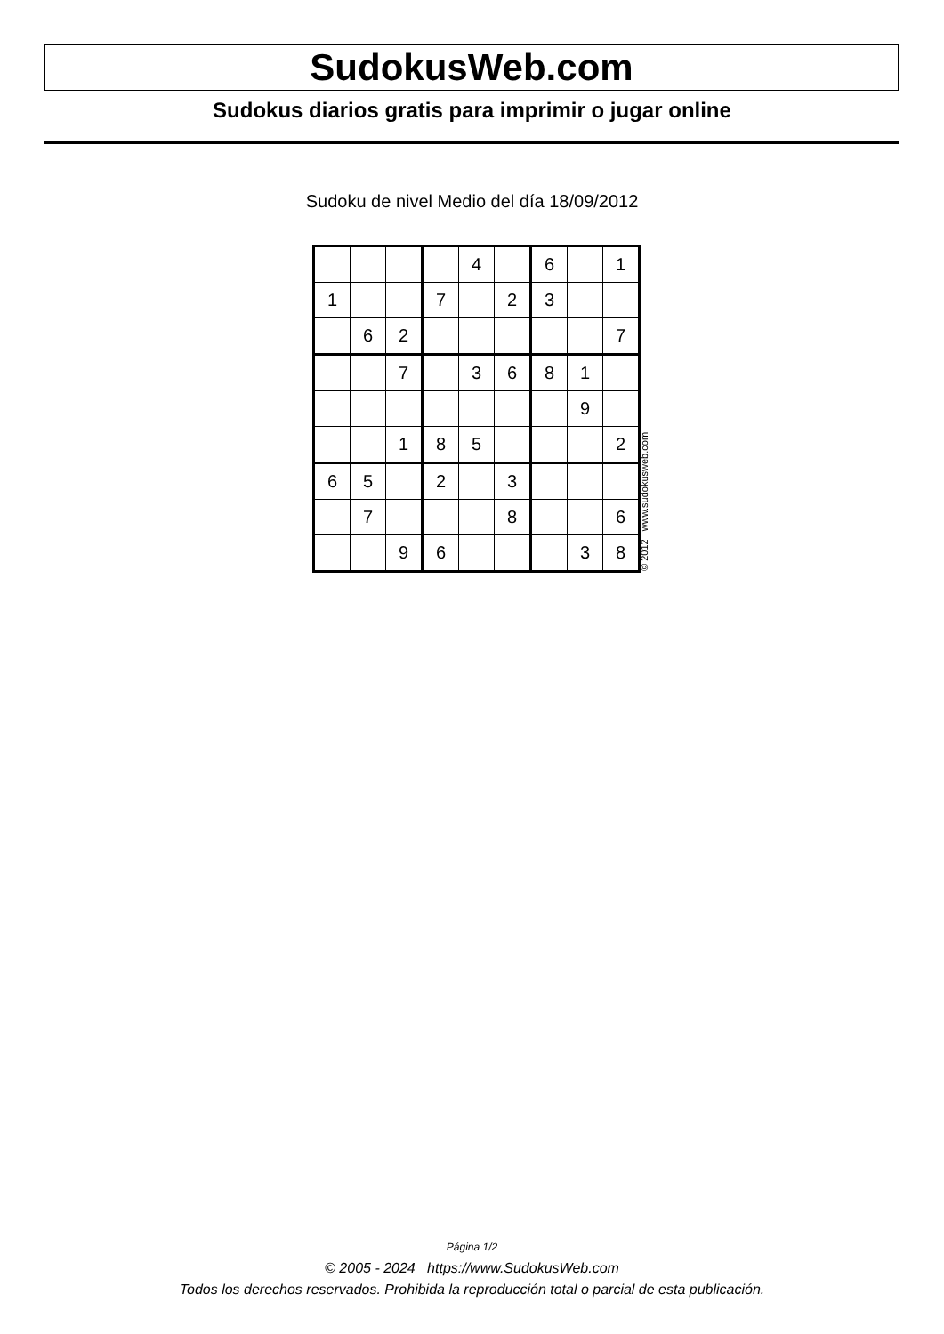SudokusWeb.com
Sudokus diarios gratis para imprimir o jugar online
Sudoku de nivel Medio del día 18/09/2012
| | | | | 4 | | 6 | | 1 |
| 1 | | | 7 | | 2 | 3 | | |
| | 6 | 2 | | | | | | 7 |
| | | 7 | | 3 | 6 | 8 | 1 | |
| | | | | | | | 9 | |
| | | 1 | 8 | 5 | | | | 2 |
| 6 | 5 | | 2 | | 3 | | | |
| | 7 | | | | 8 | | | 6 |
| | | 9 | 6 | | | | 3 | 8 |
© 2012 www.sudokusweb.com
Página 1/2
© 2005 - 2024 https://www.SudokusWeb.com
Todos los derechos reservados. Prohibida la reproducción total o parcial de esta publicación.